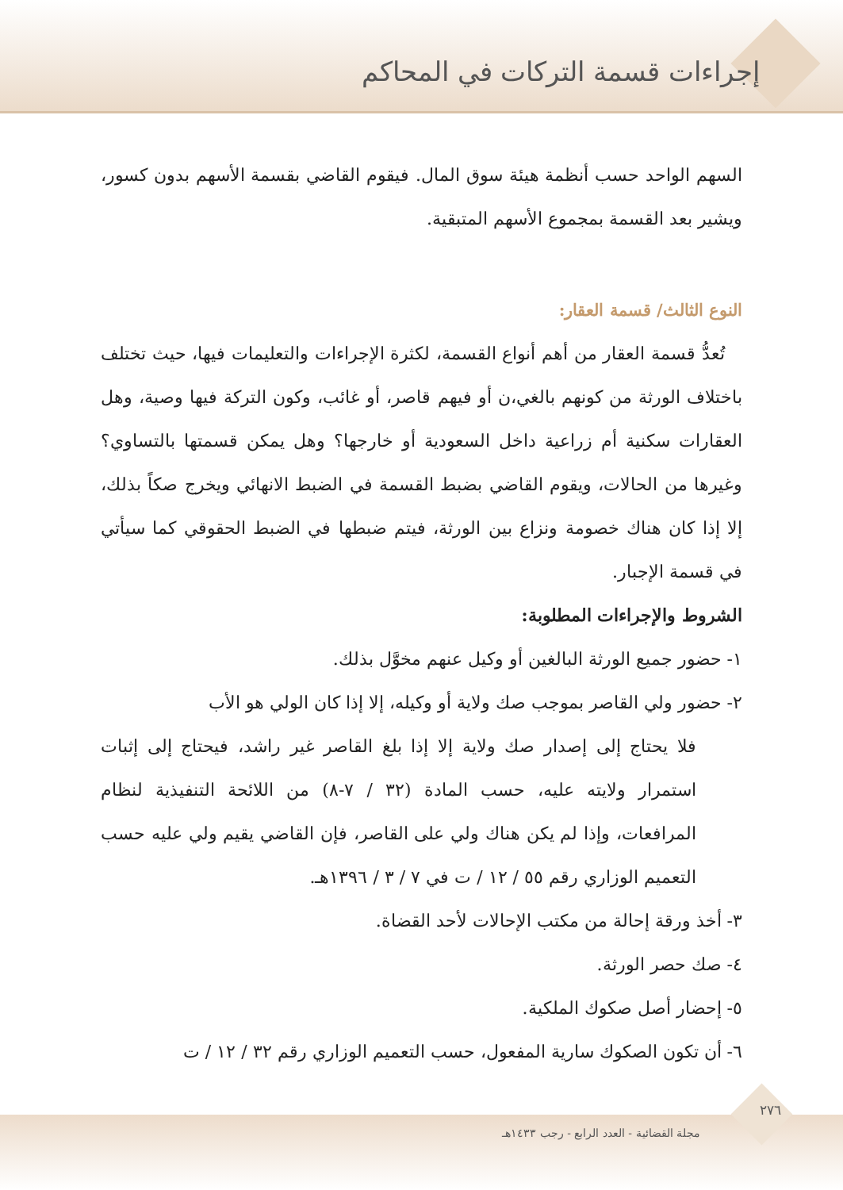إجراءات قسمة التركات في المحاكم
السهم الواحد حسب أنظمة هيئة سوق المال. فيقوم القاضي بقسمة الأسهم بدون كسور، ويشير بعد القسمة بمجموع الأسهم المتبقية.
النوع الثالث/ قسمة العقار:
تُعدُّ قسمة العقار من أهم أنواع القسمة، لكثرة الإجراءات والتعليمات فيها، حيث تختلف باختلاف الورثة من كونهم بالغي،ن أو فيهم قاصر، أو غائب، وكون التركة فيها وصية، وهل العقارات سكنية أم زراعية داخل السعودية أو خارجها؟ وهل يمكن قسمتها بالتساوي؟ وغيرها من الحالات، ويقوم القاضي بضبط القسمة في الضبط الانهائي ويخرج صكاً بذلك، إلا إذا كان هناك خصومة ونزاع بين الورثة، فيتم ضبطها في الضبط الحقوقي كما سيأتي في قسمة الإجبار.
الشروط والإجراءات المطلوبة:
١- حضور جميع الورثة البالغين أو وكيل عنهم مخوَّل بذلك.
٢- حضور ولي القاصر بموجب صك ولاية أو وكيله، إلا إذا كان الولي هو الأب
فلا يحتاج إلى إصدار صك ولاية إلا إذا بلغ القاصر غير راشد، فيحتاج إلى إثبات استمرار ولايته عليه، حسب المادة (٣٢ / ٧-٨) من اللائحة التنفيذية لنظام المرافعات، وإذا لم يكن هناك ولي على القاصر، فإن القاضي يقيم ولي عليه حسب التعميم الوزاري رقم ٥٥ / ١٢ / ت في ٧ / ٣ / ١٣٩٦هـ.
٣- أخذ ورقة إحالة من مكتب الإحالات لأحد القضاة.
٤- صك حصر الورثة.
٥- إحضار أصل صكوك الملكية.
٦- أن تكون الصكوك سارية المفعول، حسب التعميم الوزاري رقم ٣٢ / ١٢ / ت
٢٧٦
مجلة القضائية - العدد الرابع - رجب ١٤٣٣هـ